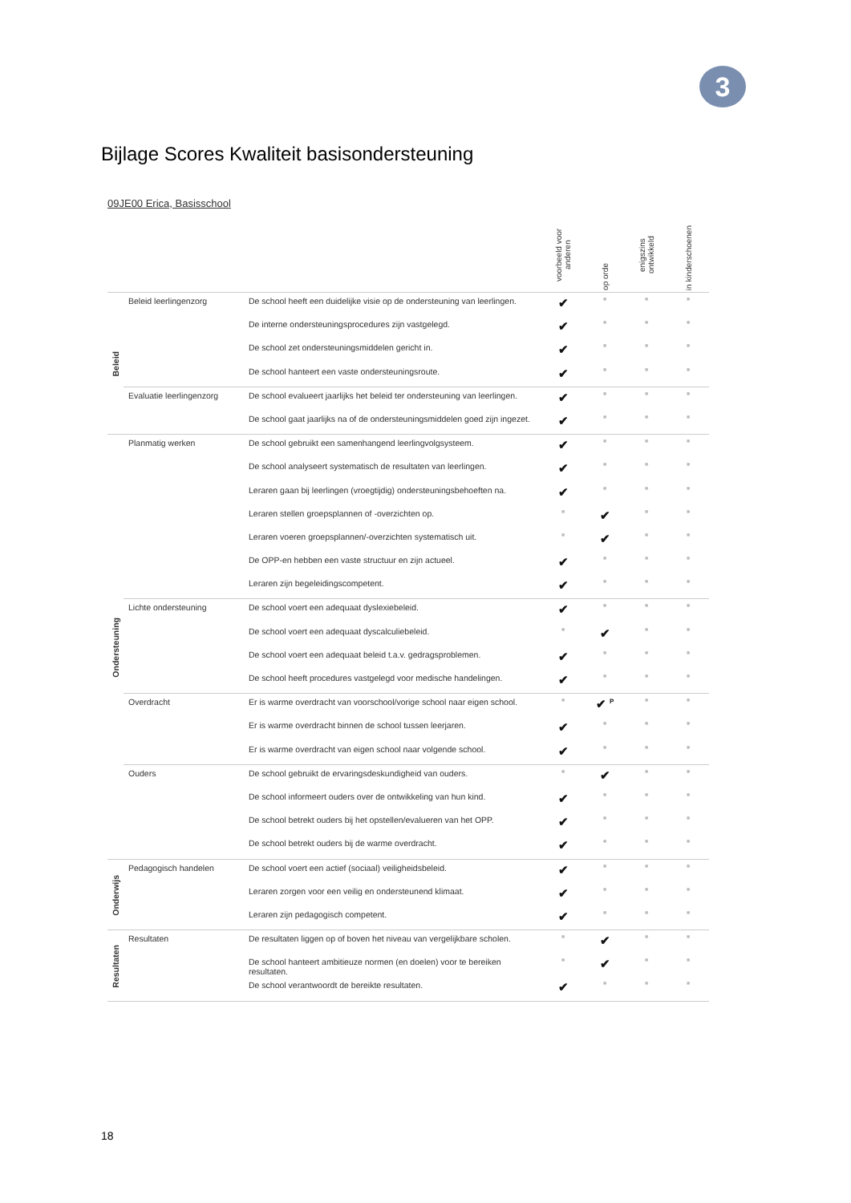3
Bijlage Scores Kwaliteit basisondersteuning
09JE00 Erica, Basisschool
| | | | voorbeeld voor anderen | op orde | enigszins ontwikkeld | in kinderschoenen |
| --- | --- | --- | --- | --- | --- | --- |
| Beleid | Beleid leerlingenzorg | De school heeft een duidelijke visie op de ondersteuning van leerlingen. | ✔ | ■ | ■ | ■ |
| | | De interne ondersteuningsprocedures zijn vastgelegd. | ✔ | ■ | ■ | ■ |
| | | De school zet ondersteuningsmiddelen gericht in. | ✔ | ■ | ■ | ■ |
| | | De school hanteert een vaste ondersteuningsroute. | ✔ | ■ | ■ | ■ |
| | Evaluatie leerlingenzorg | De school evalueert jaarlijks het beleid ter ondersteuning van leerlingen. | ✔ | ■ | ■ | ■ |
| | | De school gaat jaarlijks na of de ondersteuningsmiddelen goed zijn ingezet. | ✔ | ■ | ■ | ■ |
| Ondersteuning | Planmatig werken | De school gebruikt een samenhangend leerlingvolgsysteem. | ✔ | ■ | ■ | ■ |
| | | De school analyseert systematisch de resultaten van leerlingen. | ✔ | ■ | ■ | ■ |
| | | Leraren gaan bij leerlingen (vroegtijdig) ondersteuningsbehoeften na. | ✔ | ■ | ■ | ■ |
| | | Leraren stellen groepsplannen of -overzichten op. | ■ | ✔ | ■ | ■ |
| | | Leraren voeren groepsplannen/-overzichten systematisch uit. | ■ | ✔ | ■ | ■ |
| | | De OPP-en hebben een vaste structuur en zijn actueel. | ✔ | ■ | ■ | ■ |
| | | Leraren zijn begeleidingscompetent. | ✔ | ■ | ■ | ■ |
| | Lichte ondersteuning | De school voert een adequaat dyslexiebeleid. | ✔ | ■ | ■ | ■ |
| | | De school voert een adequaat dyscalculiebeleid. | ■ | ✔ | ■ | ■ |
| | | De school voert een adequaat beleid t.a.v. gedragsproblemen. | ✔ | ■ | ■ | ■ |
| | | De school heeft procedures vastgelegd voor medische handelingen. | ✔ | ■ | ■ | ■ |
| | Overdracht | Er is warme overdracht van voorschool/vorige school naar eigen school. | ■ | ✔ <sup>P</sup> | ■ | ■ |
| | | Er is warme overdracht binnen de school tussen leerjaren. | ✔ | ■ | ■ | ■ |
| | | Er is warme overdracht van eigen school naar volgende school. | ✔ | ■ | ■ | ■ |
| | Ouders | De school gebruikt de ervaringsdeskundigheid van ouders. | ■ | ✔ | ■ | ■ |
| | | De school informeert ouders over de ontwikkeling van hun kind. | ✔ | ■ | ■ | ■ |
| | | De school betrekt ouders bij het opstellen/evalueren van het OPP. | ✔ | ■ | ■ | ■ |
| | | De school betrekt ouders bij de warme overdracht. | ✔ | ■ | ■ | ■ |
| Onderwijs | Pedagogisch handelen | De school voert een actief (sociaal) veiligheidsbeleid. | ✔ | ■ | ■ | ■ |
| | | Leraren zorgen voor een veilig en ondersteunend klimaat. | ✔ | ■ | ■ | ■ |
| | | Leraren zijn pedagogisch competent. | ✔ | ■ | ■ | ■ |
| Resultaten | Resultaten | De resultaten liggen op of boven het niveau van vergelijkbare scholen. | ■ | ✔ | ■ | ■ |
| | | De school hanteert ambitieuze normen (en doelen) voor te bereiken resultaten. | ■ | ✔ | ■ | ■ |
| | | De school verantwoordt de bereikte resultaten. | ✔ | ■ | ■ | ■ |
18